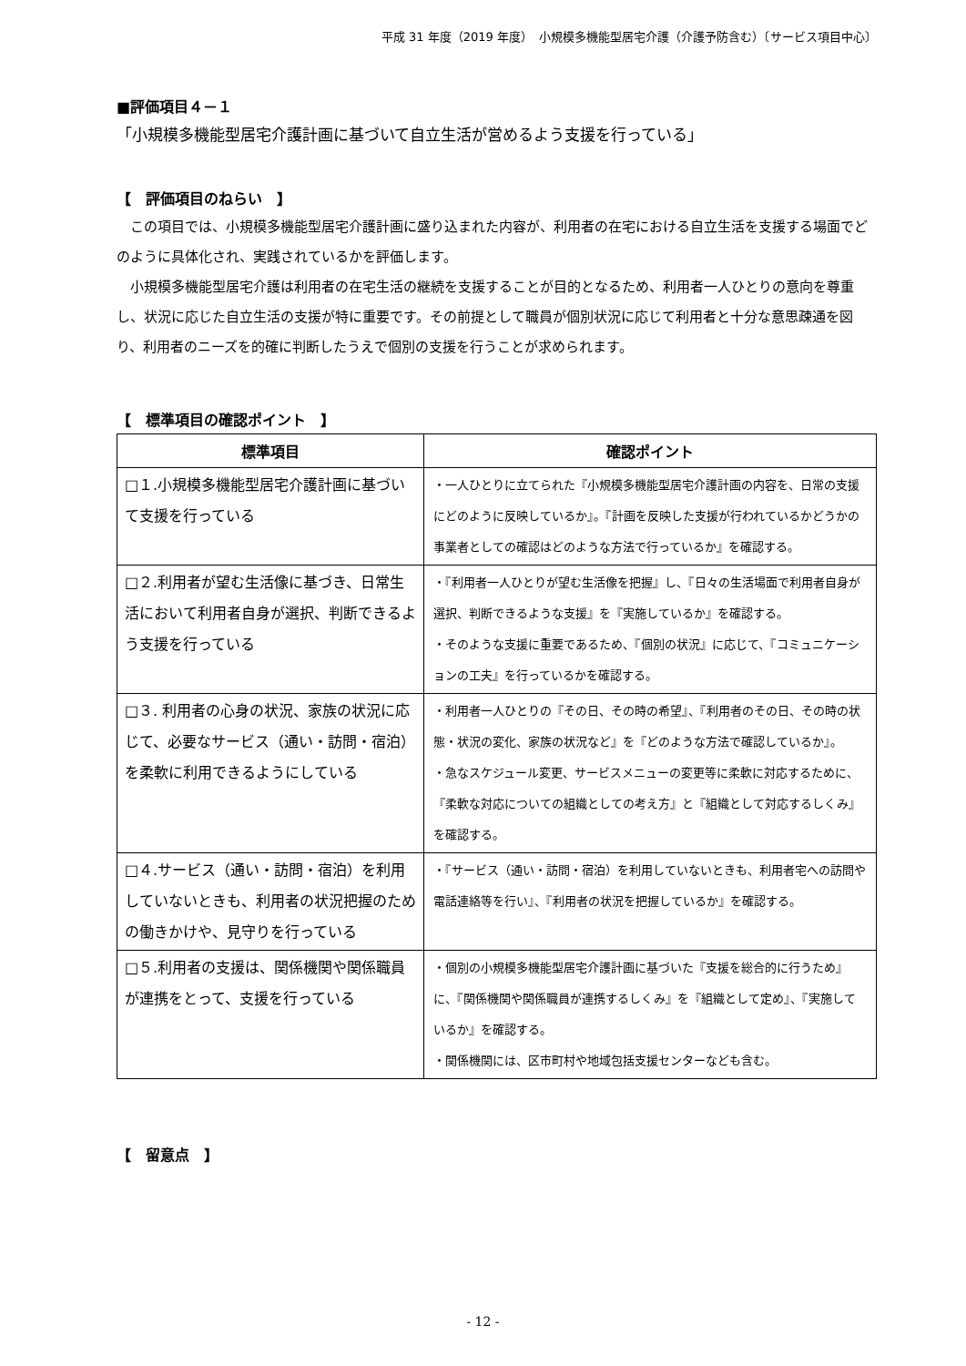平成 31 年度（2019 年度）　小規模多機能型居宅介護（介護予防含む）〔サービス項目中心〕
■評価項目４－１
「小規模多機能型居宅介護計画に基づいて自立生活が営めるよう支援を行っている」
【　評価項目のねらい　】
この項目では、小規模多機能型居宅介護計画に盛り込まれた内容が、利用者の在宅における自立生活を支援する場面でどのように具体化され、実践されているかを評価します。
小規模多機能型居宅介護は利用者の在宅生活の継続を支援することが目的となるため、利用者一人ひとりの意向を尊重し、状況に応じた自立生活の支援が特に重要です。その前提として職員が個別状況に応じて利用者と十分な意思疎通を図り、利用者のニーズを的確に判断したうえで個別の支援を行うことが求められます。
【　標準項目の確認ポイント　】
| 標準項目 | 確認ポイント |
| --- | --- |
| □１.小規模多機能型居宅介護計画に基づいて支援を行っている | ・一人ひとりに立てられた『小規模多機能型居宅介護計画の内容を、日常の支援にどのように反映しているか』。『計画を反映した支援が行われているかどうかの事業者としての確認はどのような方法で行っているか』を確認する。 |
| □２.利用者が望む生活像に基づき、日常生活において利用者自身が選択、判断できるよう支援を行っている | ・『利用者一人ひとりが望む生活像を把握』し、『日々の生活場面で利用者自身が選択、判断できるような支援』を『実施しているか』を確認する。 ・そのような支援に重要であるため、『個別の状況』に応じて、『コミュニケーションの工夫』を行っているかを確認する。 |
| □３. 利用者の心身の状況、家族の状況に応じて、必要なサービス（通い・訪問・宿泊）を柔軟に利用できるようにしている | ・利用者一人ひとりの『その日、その時の希望』、『利用者のその日、その時の状態・状況の変化、家族の状況など』を『どのような方法で確認しているか』。 ・急なスケジュール変更、サービスメニューの変更等に柔軟に対応するために、『柔軟な対応についての組織としての考え方』と『組織として対応するしくみ』を確認する。 |
| □４.サービス（通い・訪問・宿泊）を利用していないときも、利用者の状況把握のための働きかけや、見守りを行っている | ・『サービス（通い・訪問・宿泊）を利用していないときも、利用者宅への訪問や電話連絡等を行い』、『利用者の状況を把握しているか』を確認する。 |
| □５.利用者の支援は、関係機関や関係職員が連携をとって、支援を行っている | ・個別の小規模多機能型居宅介護計画に基づいた『支援を総合的に行うため』に、『関係機関や関係職員が連携するしくみ』を『組織として定め』、『実施しているか』を確認する。 ・関係機関には、区市町村や地域包括支援センターなども含む。 |
【　留意点　】
- 12 -